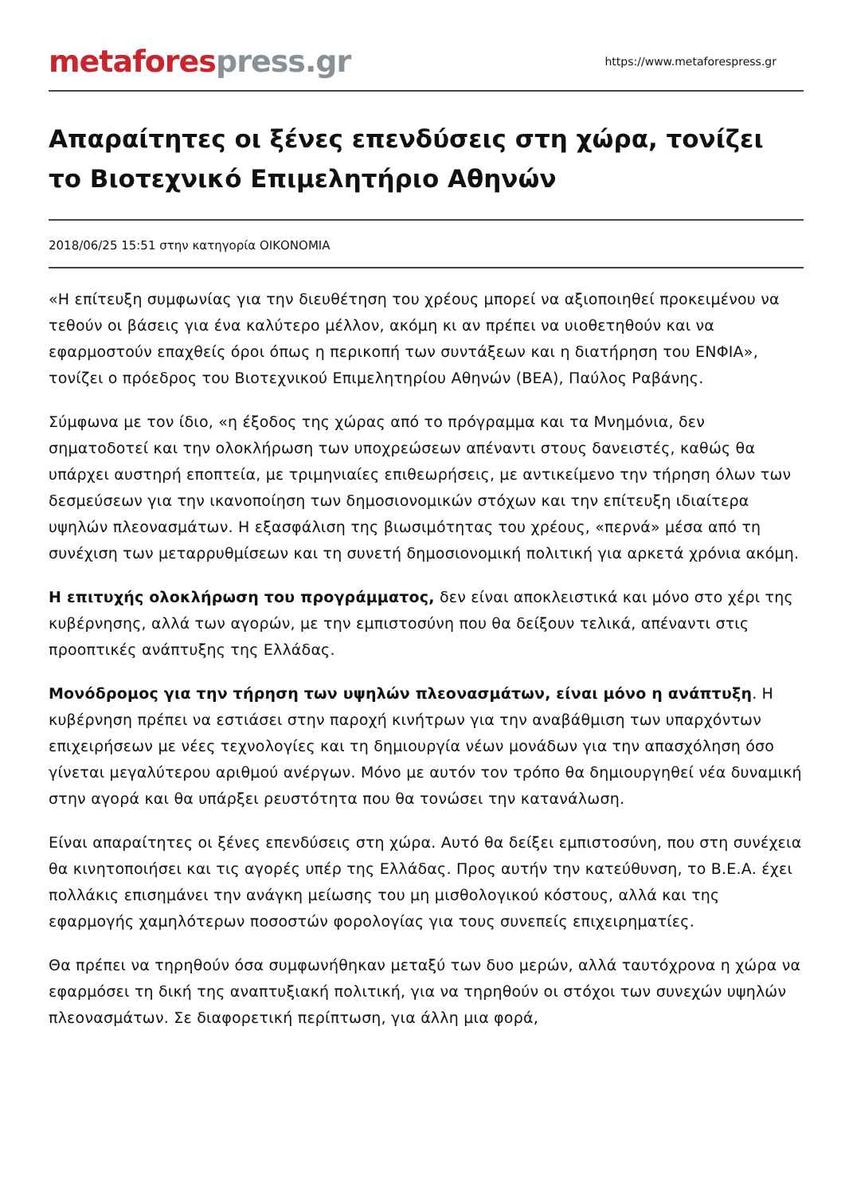metafores press.gr
https://www.metaforespress.gr
Απαραίτητες οι ξένες επενδύσεις στη χώρα, τονίζει το Βιοτεχνικό Επιμελητήριο Αθηνών
2018/06/25 15:51 στην κατηγορία ΟΙΚΟΝΟΜΙΑ
«Η επίτευξη συμφωνίας για την διευθέτηση του χρέους μπορεί να αξιοποιηθεί προκειμένου να τεθούν οι βάσεις για ένα καλύτερο μέλλον, ακόμη κι αν πρέπει να υιοθετηθούν και να εφαρμοστούν επαχθείς όροι όπως η περικοπή των συντάξεων και η διατήρηση του ΕΝΦΙΑ», τονίζει ο πρόεδρος του Βιοτεχνικού Επιμελητηρίου Αθηνών (ΒΕΑ), Παύλος Ραβάνης.
Σύμφωνα με τον ίδιο, «η έξοδος της χώρας από το πρόγραμμα και τα Μνημόνια, δεν σηματοδοτεί και την ολοκλήρωση των υποχρεώσεων απέναντι στους δανειστές, καθώς θα υπάρχει αυστηρή εποπτεία, με τριμηνιαίες επιθεωρήσεις, με αντικείμενο την τήρηση όλων των δεσμεύσεων για την ικανοποίηση των δημοσιονομικών στόχων και την επίτευξη ιδιαίτερα υψηλών πλεονασμάτων. Η εξασφάλιση της βιωσιμότητας του χρέους, «περνά» μέσα από τη συνέχιση των μεταρρυθμίσεων και τη συνετή δημοσιονομική πολιτική για αρκετά χρόνια ακόμη.
Η επιτυχής ολοκλήρωση του προγράμματος, δεν είναι αποκλειστικά και μόνο στο χέρι της κυβέρνησης, αλλά των αγορών, με την εμπιστοσύνη που θα δείξουν τελικά, απέναντι στις προοπτικές ανάπτυξης της Ελλάδας.
Μονόδρομος για την τήρηση των υψηλών πλεονασμάτων, είναι μόνο η ανάπτυξη. Η κυβέρνηση πρέπει να εστιάσει στην παροχή κινήτρων για την αναβάθμιση των υπαρχόντων επιχειρήσεων με νέες τεχνολογίες και τη δημιουργία νέων μονάδων για την απασχόληση όσο γίνεται μεγαλύτερου αριθμού ανέργων. Μόνο με αυτόν τον τρόπο θα δημιουργηθεί νέα δυναμική στην αγορά και θα υπάρξει ρευστότητα που θα τονώσει την κατανάλωση.
Είναι απαραίτητες οι ξένες επενδύσεις στη χώρα. Αυτό θα δείξει εμπιστοσύνη, που στη συνέχεια θα κινητοποιήσει και τις αγορές υπέρ της Ελλάδας. Προς αυτήν την κατεύθυνση, το Β.Ε.Α. έχει πολλάκις επισημάνει την ανάγκη μείωσης του μη μισθολογικού κόστους, αλλά και της εφαρμογής χαμηλότερων ποσοστών φορολογίας για τους συνεπείς επιχειρηματίες.
Θα πρέπει να τηρηθούν όσα συμφωνήθηκαν μεταξύ των δυο μερών, αλλά ταυτόχρονα η χώρα να εφαρμόσει τη δική της αναπτυξιακή πολιτική, για να τηρηθούν οι στόχοι των συνεχών υψηλών πλεονασμάτων. Σε διαφορετική περίπτωση, για άλλη μια φορά,